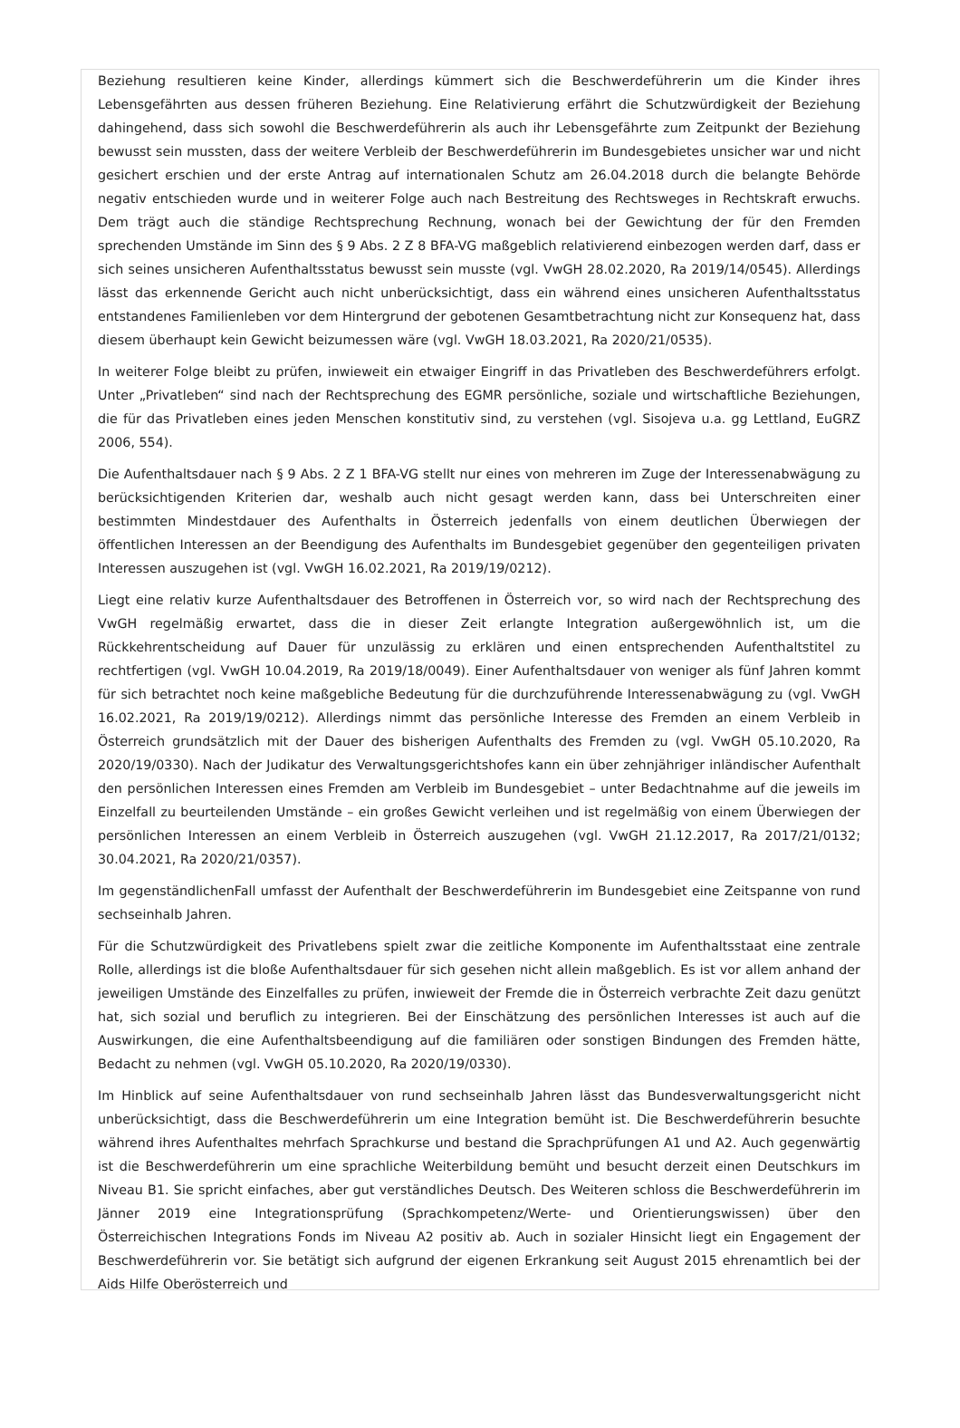Beziehung resultieren keine Kinder, allerdings kümmert sich die Beschwerdeführerin um die Kinder ihres Lebensgefährten aus dessen früheren Beziehung. Eine Relativierung erfährt die Schutzwürdigkeit der Beziehung dahingehend, dass sich sowohl die Beschwerdeführerin als auch ihr Lebensgefährte zum Zeitpunkt der Beziehung bewusst sein mussten, dass der weitere Verbleib der Beschwerdeführerin im Bundesgebietes unsicher war und nicht gesichert erschien und der erste Antrag auf internationalen Schutz am 26.04.2018 durch die belangte Behörde negativ entschieden wurde und in weiterer Folge auch nach Bestreitung des Rechtsweges in Rechtskraft erwuchs. Dem trägt auch die ständige Rechtsprechung Rechnung, wonach bei der Gewichtung der für den Fremden sprechenden Umstände im Sinn des § 9 Abs. 2 Z 8 BFA-VG maßgeblich relativierend einbezogen werden darf, dass er sich seines unsicheren Aufenthaltsstatus bewusst sein musste (vgl. VwGH 28.02.2020, Ra 2019/14/0545). Allerdings lässt das erkennende Gericht auch nicht unberücksichtigt, dass ein während eines unsicheren Aufenthaltsstatus entstandenes Familienleben vor dem Hintergrund der gebotenen Gesamtbetrachtung nicht zur Konsequenz hat, dass diesem überhaupt kein Gewicht beizumessen wäre (vgl. VwGH 18.03.2021, Ra 2020/21/0535).
In weiterer Folge bleibt zu prüfen, inwieweit ein etwaiger Eingriff in das Privatleben des Beschwerdeführers erfolgt. Unter „Privatleben“ sind nach der Rechtsprechung des EGMR persönliche, soziale und wirtschaftliche Beziehungen, die für das Privatleben eines jeden Menschen konstitutiv sind, zu verstehen (vgl. Sisojeva u.a. gg Lettland, EuGRZ 2006, 554).
Die Aufenthaltsdauer nach § 9 Abs. 2 Z 1 BFA-VG stellt nur eines von mehreren im Zuge der Interessenabwägung zu berücksichtigenden Kriterien dar, weshalb auch nicht gesagt werden kann, dass bei Unterschreiten einer bestimmten Mindestdauer des Aufenthalts in Österreich jedenfalls von einem deutlichen Überwiegen der öffentlichen Interessen an der Beendigung des Aufenthalts im Bundesgebiet gegenüber den gegenteiligen privaten Interessen auszugehen ist (vgl. VwGH 16.02.2021, Ra 2019/19/0212).
Liegt eine relativ kurze Aufenthaltsdauer des Betroffenen in Österreich vor, so wird nach der Rechtsprechung des VwGH regelmäßig erwartet, dass die in dieser Zeit erlangte Integration außergewöhnlich ist, um die Rückkehrentscheidung auf Dauer für unzulässig zu erklären und einen entsprechenden Aufenthaltstitel zu rechtfertigen (vgl. VwGH 10.04.2019, Ra 2019/18/0049). Einer Aufenthaltsdauer von weniger als fünf Jahren kommt für sich betrachtet noch keine maßgebliche Bedeutung für die durchzuführende Interessenabwägung zu (vgl. VwGH 16.02.2021, Ra 2019/19/0212). Allerdings nimmt das persönliche Interesse des Fremden an einem Verbleib in Österreich grundsätzlich mit der Dauer des bisherigen Aufenthalts des Fremden zu (vgl. VwGH 05.10.2020, Ra 2020/19/0330). Nach der Judikatur des Verwaltungsgerichtshofes kann ein über zehnjähriger inländischer Aufenthalt den persönlichen Interessen eines Fremden am Verbleib im Bundesgebiet – unter Bedachtnahme auf die jeweils im Einzelfall zu beurteilenden Umstände – ein großes Gewicht verleihen und ist regelmäßig von einem Überwiegen der persönlichen Interessen an einem Verbleib in Österreich auszugehen (vgl. VwGH 21.12.2017, Ra 2017/21/0132; 30.04.2021, Ra 2020/21/0357).
Im gegenständlichenFall umfasst der Aufenthalt der Beschwerdeführerin im Bundesgebiet eine Zeitspanne von rund sechseinhalb Jahren.
Für die Schutzwürdigkeit des Privatlebens spielt zwar die zeitliche Komponente im Aufenthaltsstaat eine zentrale Rolle, allerdings ist die bloße Aufenthaltsdauer für sich gesehen nicht allein maßgeblich. Es ist vor allem anhand der jeweiligen Umstände des Einzelfalles zu prüfen, inwieweit der Fremde die in Österreich verbrachte Zeit dazu genützt hat, sich sozial und beruflich zu integrieren. Bei der Einschätzung des persönlichen Interesses ist auch auf die Auswirkungen, die eine Aufenthaltsbeendigung auf die familiären oder sonstigen Bindungen des Fremden hätte, Bedacht zu nehmen (vgl. VwGH 05.10.2020, Ra 2020/19/0330).
Im Hinblick auf seine Aufenthaltsdauer von rund sechseinhalb Jahren lässt das Bundesverwaltungsgericht nicht unberücksichtigt, dass die Beschwerdeführerin um eine Integration bemüht ist. Die Beschwerdeführerin besuchte während ihres Aufenthaltes mehrfach Sprachkurse und bestand die Sprachprüfungen A1 und A2. Auch gegenwärtig ist die Beschwerdeführerin um eine sprachliche Weiterbildung bemüht und besucht derzeit einen Deutschkurs im Niveau B1. Sie spricht einfaches, aber gut verständliches Deutsch. Des Weiteren schloss die Beschwerdeführerin im Jänner 2019 eine Integrationsprüfung (Sprachkompetenz/Werte- und Orientierungswissen) über den Österreichischen Integrations Fonds im Niveau A2 positiv ab. Auch in sozialer Hinsicht liegt ein Engagement der Beschwerdeführerin vor. Sie betätigt sich aufgrund der eigenen Erkrankung seit August 2015 ehrenamtlich bei der Aids Hilfe Oberösterreich und